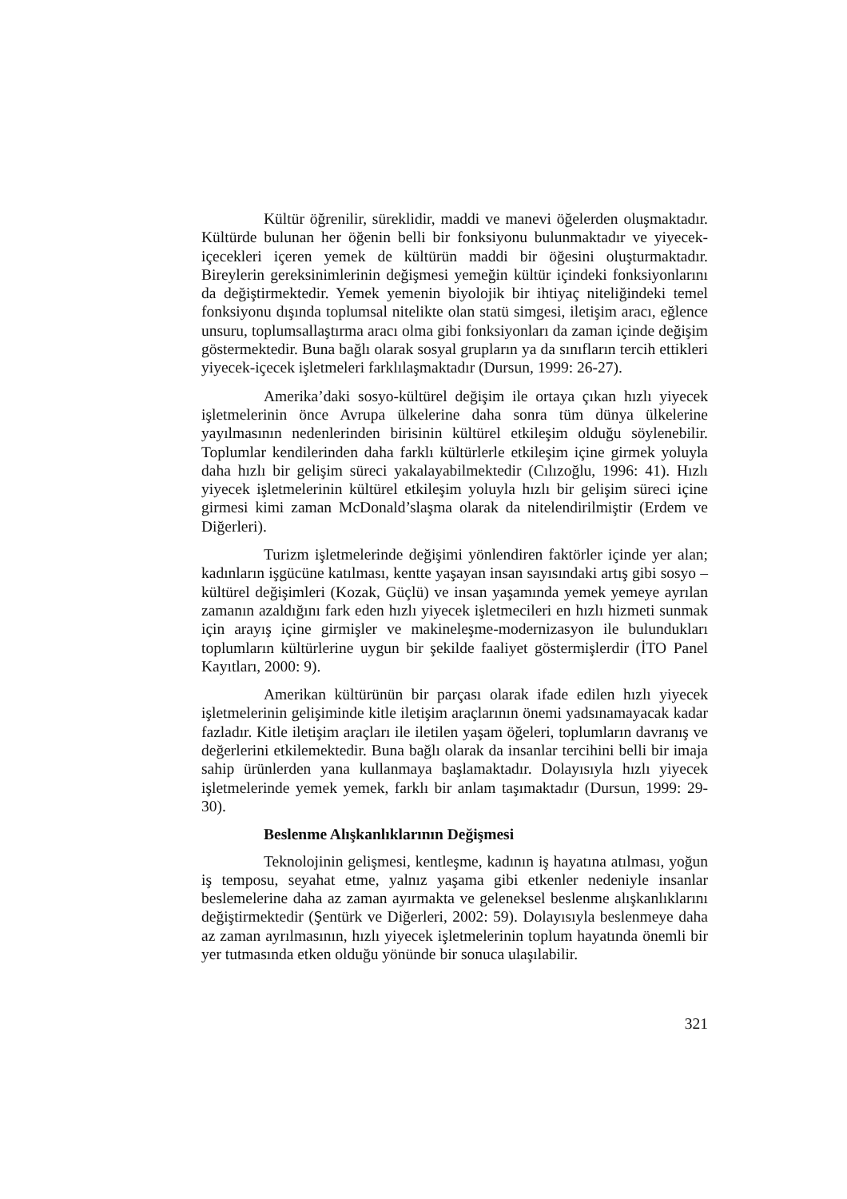Kültür öğrenilir, süreklidir, maddi ve manevi öğelerden oluşmaktadır. Kültürde bulunan her öğenin belli bir fonksiyonu bulunmaktadır ve yiyecek-içecekleri içeren yemek de kültürün maddi bir öğesini oluşturmaktadır. Bireylerin gereksinimlerinin değişmesi yemeğin kültür içindeki fonksiyonlarını da değiştirmektedir. Yemek yemenin biyolojik bir ihtiyaç niteliğindeki temel fonksiyonu dışında toplumsal nitelikte olan statü simgesi, iletişim aracı, eğlence unsuru, toplumsallaştırma aracı olma gibi fonksiyonları da zaman içinde değişim göstermektedir. Buna bağlı olarak sosyal grupların ya da sınıfların tercih ettikleri yiyecek-içecek işletmeleri farklılaşmaktadır (Dursun, 1999: 26-27).
Amerika’daki sosyo-kültürel değişim ile ortaya çıkan hızlı yiyecek işletmelerinin önce Avrupa ülkelerine daha sonra tüm dünya ülkelerine yayılmasının nedenlerinden birisinin kültürel etkileşim olduğu söylenebilir. Toplumlar kendilerinden daha farklı kültürlerle etkileşim içine girmek yoluyla daha hızlı bir gelişim süreci yakalayabilmektedir (Cılızoğlu, 1996: 41). Hızlı yiyecek işletmelerinin kültürel etkileşim yoluyla hızlı bir gelişim süreci içine girmesi kimi zaman McDonald’slaşma olarak da nitelendirilmiştir (Erdem ve Diğerleri).
Turizm işletmelerinde değişimi yönlendiren faktörler içinde yer alan; kadınların işgücüne katılması, kentte yaşayan insan sayısındaki artış gibi sosyo –kültürel değişimleri (Kozak, Güçlü) ve insan yaşamında yemek yemeye ayrılan zamanın azaldığını fark eden hızlı yiyecek işletmecileri en hızlı hizmeti sunmak için arayış içine girmişler ve makineleşme-modernizasyon ile bulundukları toplumların kültürlerine uygun bir şekilde faaliyet göstermişlerdir (İTO Panel Kayıtları, 2000: 9).
Amerikan kültürünün bir parçası olarak ifade edilen hızlı yiyecek işletmelerinin gelişiminde kitle iletişim araçlarının önemi yadsınamayacak kadar fazladır. Kitle iletişim araçları ile iletilen yaşam öğeleri, toplumların davranış ve değerlerini etkilemektedir. Buna bağlı olarak da insanlar tercihini belli bir imaja sahip ürünlerden yana kullanmaya başlamaktadır. Dolayısıyla hızlı yiyecek işletmelerinde yemek yemek, farklı bir anlam taşımaktadır (Dursun, 1999: 29-30).
Beslenme Alışkanlıklarının Değişmesi
Teknolojinin gelişmesi, kentleşme, kadının iş hayatına atılması, yoğun iş temposu, seyahat etme, yalnız yaşama gibi etkenler nedeniyle insanlar beslemelerine daha az zaman ayırmakta ve geleneksel beslenme alışkanlıklarını değiştirmektedir (Şentürk ve Diğerleri, 2002: 59). Dolayısıyla beslenmeye daha az zaman ayrılmasının, hızlı yiyecek işletmelerinin toplum hayatında önemli bir yer tutmasında etken olduğu yönünde bir sonuca ulaşılabilir.
321